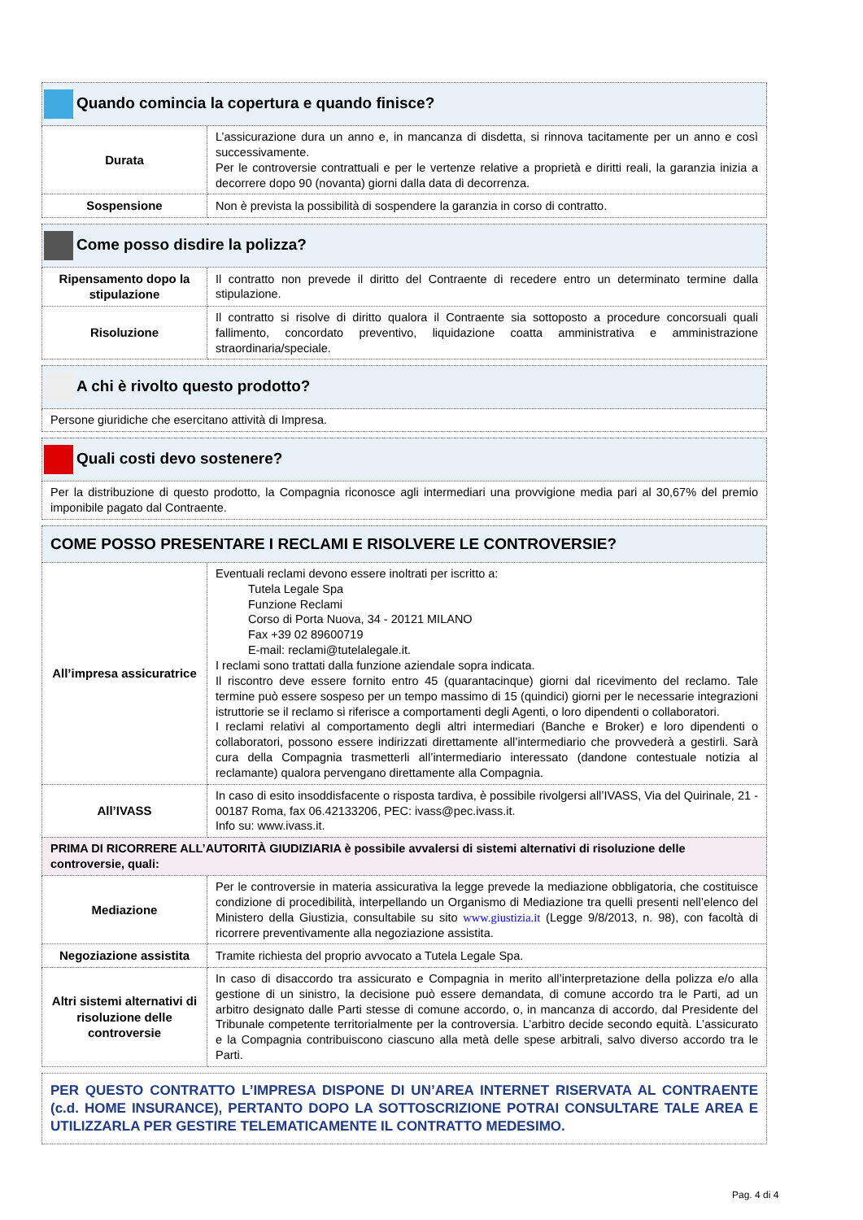| Quando comincia la copertura e quando finisce? | |
| --- | --- |
| Durata | L’assicurazione dura un anno e, in mancanza di disdetta, si rinnova tacitamente per un anno e così successivamente. Per le controversie contrattuali e per le vertenze relative a proprietà e diritti reali, la garanzia inizia a decorrere dopo 90 (novanta) giorni dalla data di decorrenza. |
| Sospensione | Non è prevista la possibilità di sospendere la garanzia in corso di contratto. |
| Come posso disdire la polizza? | |
| --- | --- |
| Ripensamento dopo la stipulazione | Il contratto non prevede il diritto del Contraente di recedere entro un determinato termine dalla stipulazione. |
| Risoluzione | Il contratto si risolve di diritto qualora il Contraente sia sottoposto a procedure concorsuali quali fallimento, concordato preventivo, liquidazione coatta amministrativa e amministrazione straordinaria/speciale. |
| A chi è rivolto questo prodotto? |
| --- |
| Persone giuridiche che esercitano attività di Impresa. |
| Quali costi devo sostenere? |
| --- |
| Per la distribuzione di questo prodotto, la Compagnia riconosce agli intermediari una provvigione media pari al 30,67% del premio imponibile pagato dal Contraente. |
| COME POSSO PRESENTARE I RECLAMI E RISOLVERE LE CONTROVERSIE? | |
| --- | --- |
| All’impresa assicuratrice | Eventuali reclami devono essere inoltrati per iscritto a: Tutela Legale Spa Funzione Reclami Corso di Porta Nuova, 34 - 20121 MILANO Fax +39 02 89600719 E-mail: reclami@tutelalegale.it. I reclami sono trattati dalla funzione aziendale sopra indicata. Il riscontro deve essere fornito entro 45 (quarantacinque) giorni dal ricevimento del reclamo. Tale termine può essere sospeso per un tempo massimo di 15 (quindici) giorni per le necessarie integrazioni istruttorie se il reclamo si riferisce a comportamenti degli Agenti, o loro dipendenti o collaboratori. I reclami relativi al comportamento degli altri intermediari (Banche e Broker) e loro dipendenti o collaboratori, possono essere indirizzati direttamente all’intermediario che provvederà a gestirli. Sarà cura della Compagnia trasmetterli all’intermediario interessato (dandone contestuale notizia al reclamante) qualora pervengano direttamente alla Compagnia. |
| All’IVASS | In caso di esito insoddisfacente o risposta tardiva, è possibile rivolgersi all’IVASS, Via del Quirinale, 21 - 00187 Roma, fax 06.42133206, PEC: ivass@pec.ivass.it. Info su: www.ivass.it. |
| PRIMA DI RICORRERE ALL’AUTORITÀ GIUDIZIARIA è possibile avvalersi di sistemi alternativi di risoluzione delle controversie, quali: | |
| Mediazione | Per le controversie in materia assicurativa la legge prevede la mediazione obbligatoria, che costituisce condizione di procedibilità, interpellando un Organismo di Mediazione tra quelli presenti nell’elenco del Ministero della Giustizia, consultabile su sito www.giustizia.it (Legge 9/8/2013, n. 98), con facoltà di ricorrere preventivamente alla negoziazione assistita. |
| Negoziazione assistita | Tramite richiesta del proprio avvocato a Tutela Legale Spa. |
| Altri sistemi alternativi di risoluzione delle controversie | In caso di disaccordo tra assicurato e Compagnia in merito all’interpretazione della polizza e/o alla gestione di un sinistro, la decisione può essere demandata, di comune accordo tra le Parti, ad un arbitro designato dalle Parti stesse di comune accordo, o, in mancanza di accordo, dal Presidente del Tribunale competente territorialmente per la controversia. L’arbitro decide secondo equità. L’assicurato e la Compagnia contribuiscono ciascuno alla metà delle spese arbitrali, salvo diverso accordo tra le Parti. |
| PER QUESTO CONTRATTO L’IMPRESA DISPONE DI UN’AREA INTERNET RISERVATA AL CONTRAENTE (c.d. HOME INSURANCE), PERTANTO DOPO LA SOTTOSCRIZIONE POTRAI CONSULTARE TALE AREA E UTILIZZARLA PER GESTIRE TELEMATICAMENTE IL CONTRATTO MEDESIMO. |
Pag. 4 di 4